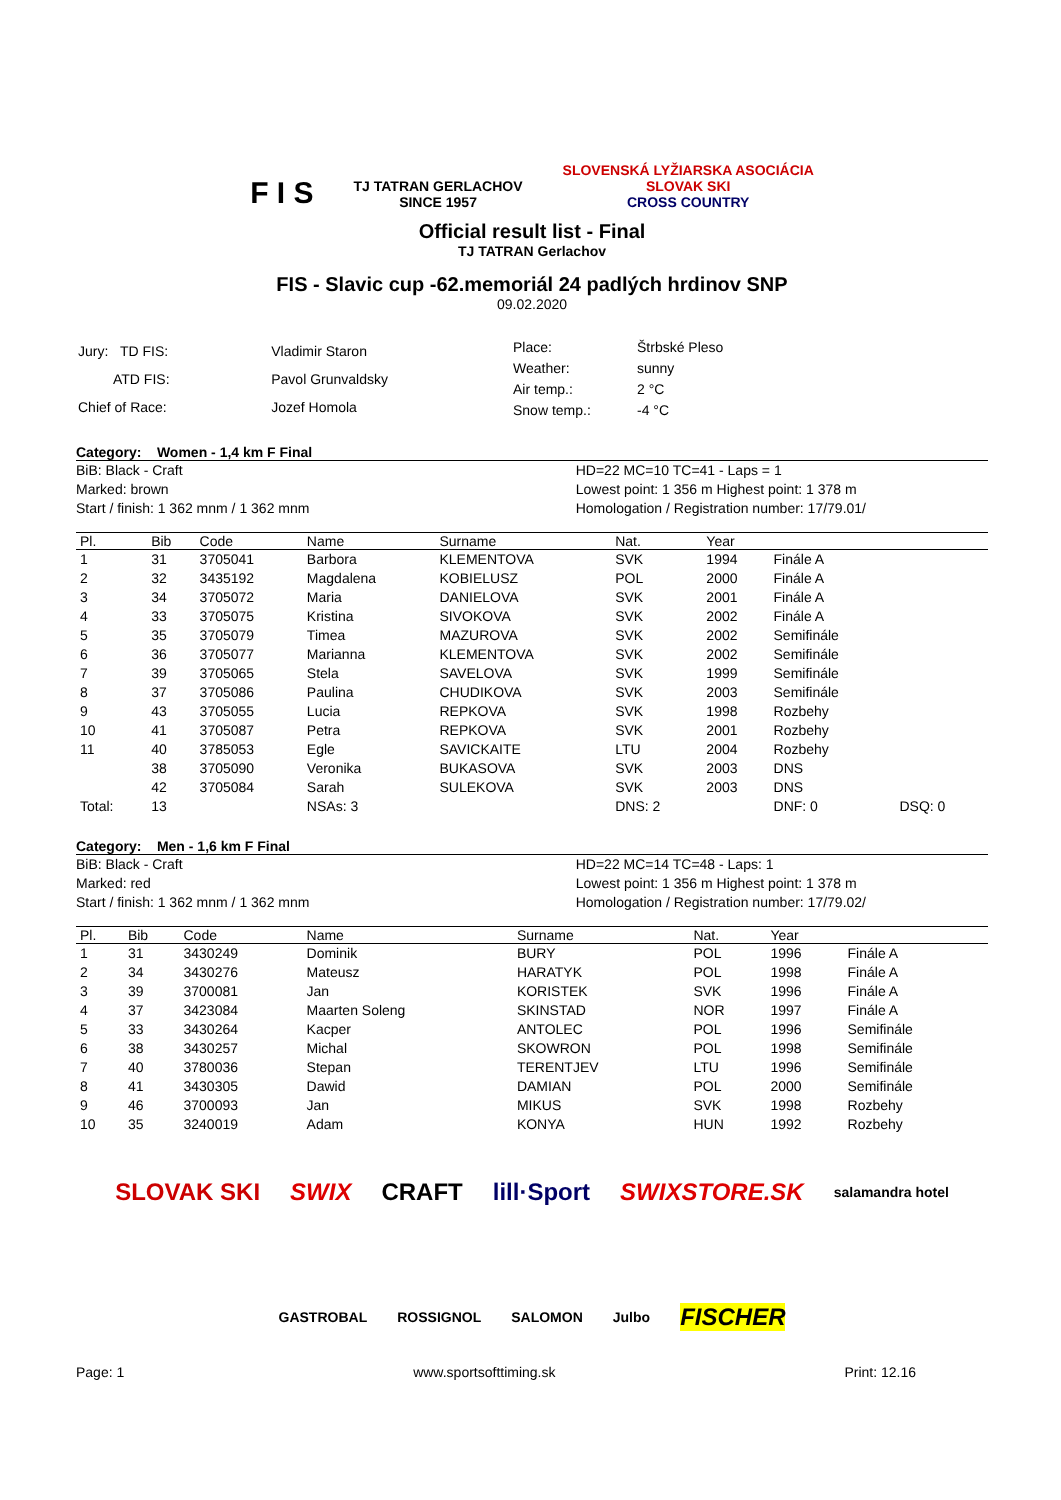F I S
TJ TATRAN GERLACHOV
SINCE 1957
SLOVENSKÁ LYŽIARSKA ASOCIÁCIA
SLOVAK SKI
CROSS COUNTRY
Official result list - Final
TJ TATRAN Gerlachov
FIS - Slavic cup -62.memoriál 24 padlých hrdinov SNP
09.02.2020
| Jury: TD FIS: | Vladimir Staron |
| ATD FIS: | Pavol Grunvaldsky |
| Chief of Race: | Jozef Homola |
| Place: | Štrbské Pleso |
| Weather: | sunny |
| Air temp.: | 2 °C |
| Snow temp.: | -4 °C |
Category: Women - 1,4 km F Final
BiB: Black - Craft
Marked: brown
Start / finish: 1 362 mnm / 1 362 mnm
HD=22 MC=10 TC=41 - Laps = 1
Lowest point: 1 356 m Highest point: 1 378 m
Homologation / Registration number: 17/79.01/
| Pl. | Bib | Code | Name | Surname | Nat. | Year | | |
| --- | --- | --- | --- | --- | --- | --- | --- | --- |
| 1 | 31 | 3705041 | Barbora | KLEMENTOVA | SVK | 1994 | Finále A | |
| 2 | 32 | 3435192 | Magdalena | KOBIELUSZ | POL | 2000 | Finále A | |
| 3 | 34 | 3705072 | Maria | DANIELOVA | SVK | 2001 | Finále A | |
| 4 | 33 | 3705075 | Kristina | SIVOKOVA | SVK | 2002 | Finále A | |
| 5 | 35 | 3705079 | Timea | MAZUROVA | SVK | 2002 | Semifinále | |
| 6 | 36 | 3705077 | Marianna | KLEMENTOVA | SVK | 2002 | Semifinále | |
| 7 | 39 | 3705065 | Stela | SAVELOVA | SVK | 1999 | Semifinále | |
| 8 | 37 | 3705086 | Paulina | CHUDIKOVA | SVK | 2003 | Semifinále | |
| 9 | 43 | 3705055 | Lucia | REPKOVA | SVK | 1998 | Rozbehy | |
| 10 | 41 | 3705087 | Petra | REPKOVA | SVK | 2001 | Rozbehy | |
| 11 | 40 | 3785053 | Egle | SAVICKAITE | LTU | 2004 | Rozbehy | |
| | 38 | 3705090 | Veronika | BUKASOVA | SVK | 2003 | DNS | |
| | 42 | 3705084 | Sarah | SULEKOVA | SVK | 2003 | DNS | |
| Total: | 13 | | NSAs: 3 | | DNS: 2 | | DNF: 0 | DSQ: 0 |
Category: Men - 1,6 km F Final
BiB: Black - Craft
Marked: red
Start / finish: 1 362 mnm / 1 362 mnm
HD=22 MC=14 TC=48 - Laps: 1
Lowest point: 1 356 m Highest point: 1 378 m
Homologation / Registration number: 17/79.02/
| Pl. | Bib | Code | Name | Surname | Nat. | Year | |
| --- | --- | --- | --- | --- | --- | --- | --- |
| 1 | 31 | 3430249 | Dominik | BURY | POL | 1996 | Finále A |
| 2 | 34 | 3430276 | Mateusz | HARATYK | POL | 1998 | Finále A |
| 3 | 39 | 3700081 | Jan | KORISTEK | SVK | 1996 | Finále A |
| 4 | 37 | 3423084 | Maarten Soleng | SKINSTAD | NOR | 1997 | Finále A |
| 5 | 33 | 3430264 | Kacper | ANTOLEC | POL | 1996 | Semifinále |
| 6 | 38 | 3430257 | Michal | SKOWRON | POL | 1998 | Semifinále |
| 7 | 40 | 3780036 | Stepan | TERENTJEV | LTU | 1996 | Semifinále |
| 8 | 41 | 3430305 | Dawid | DAMIAN | POL | 2000 | Semifinále |
| 9 | 46 | 3700093 | Jan | MIKUS | SVK | 1998 | Rozbehy |
| 10 | 35 | 3240019 | Adam | KONYA | HUN | 1992 | Rozbehy |
SLOVAK SKI SWIX CRAFT lill·Sport SWIXSTORE.SK salamandra hotel GASTROBAL ROSSIGNOL SALOMON Julbo FISCHER
Page: 1 www.sportsofttiming.sk Print: 12.16